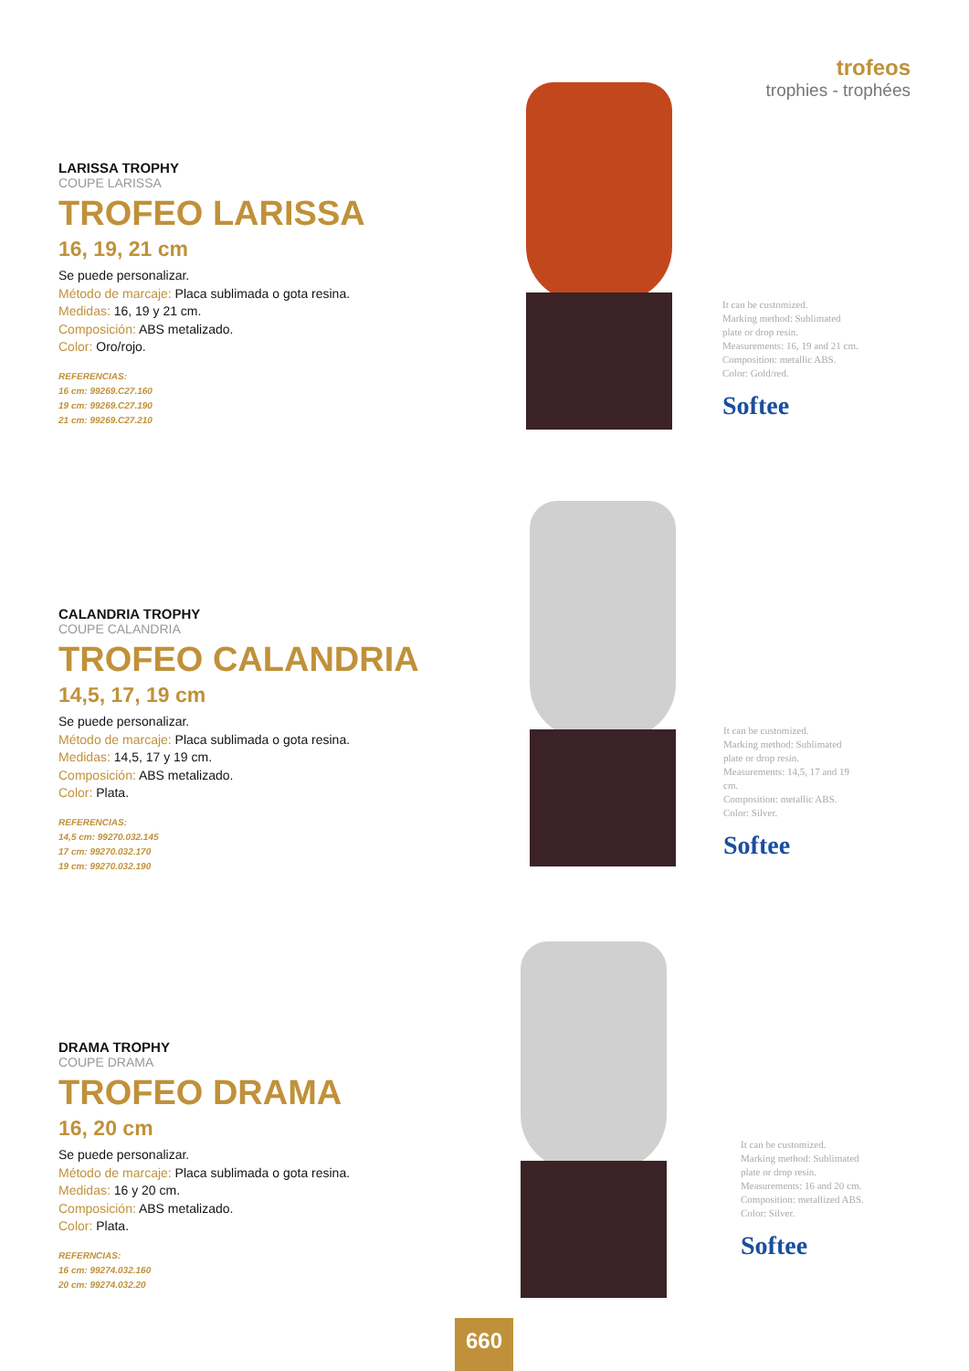trofeos
trophies - trophées
LARISSA TROPHY
COUPE LARISSA
TROFEO LARISSA
16, 19, 21 cm
Se puede personalizar.
Método de marcaje: Placa sublimada o gota resina.
Medidas: 16, 19 y 21 cm.
Composición: ABS metalizado.
Color: Oro/rojo.
REFERENCIAS:
16 cm: 99269.C27.160
19 cm: 99269.C27.190
21 cm: 99269.C27.210
It can be customized.
Marking method: Sublimated plate or drop resin.
Measurements: 16, 19 and 21 cm.
Composition: metallic ABS.
Color: Gold/red.
Softee
CALANDRIA TROPHY
COUPE CALANDRIA
TROFEO CALANDRIA
14,5, 17, 19 cm
Se puede personalizar.
Método de marcaje: Placa sublimada o gota resina.
Medidas: 14,5, 17 y 19 cm.
Composición: ABS metalizado.
Color: Plata.
REFERENCIAS:
14,5 cm: 99270.032.145
17 cm: 99270.032.170
19 cm: 99270.032.190
It can be customized.
Marking method: Sublimated plate or drop resin.
Measurements: 14,5, 17 and 19 cm.
Composition: metallic ABS.
Color: Silver.
Softee
DRAMA TROPHY
COUPE DRAMA
TROFEO DRAMA
16, 20 cm
Se puede personalizar.
Método de marcaje: Placa sublimada o gota resina.
Medidas: 16 y 20 cm.
Composición: ABS metalizado.
Color: Plata.
REFERNCIAS:
16 cm: 99274.032.160
20 cm: 99274.032.20
It can be customized.
Marking method: Sublimated plate or drop resin.
Measurements: 16 and 20 cm.
Composition: metallized ABS.
Color: Silver.
Softee
660